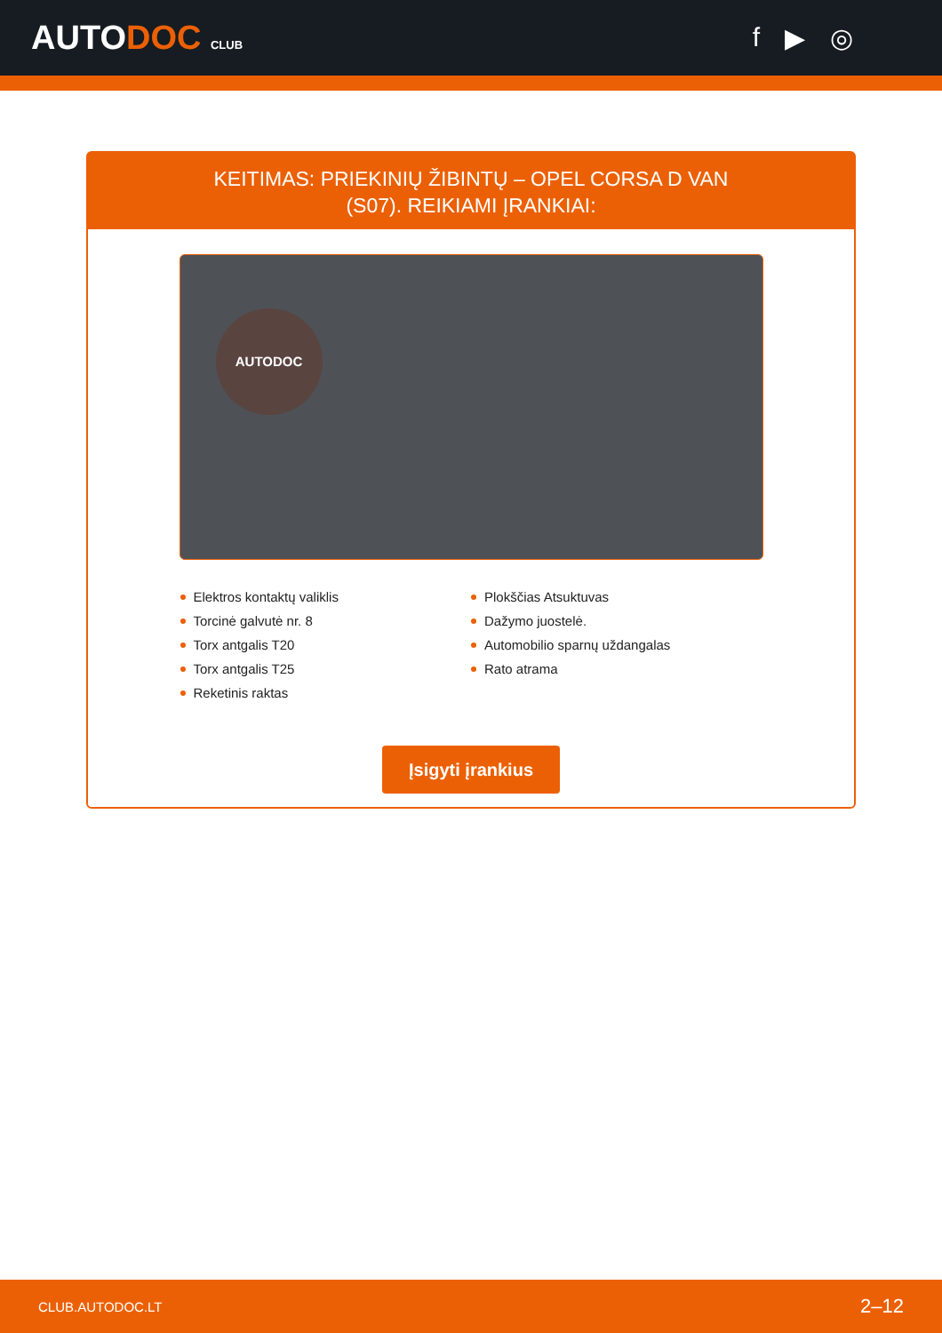AUTODOC CLUB
f ▶ ◎
KEITIMAS: PRIEKINIŲ ŽIBINTŲ – OPEL CORSA D VAN
(S07). REIKIAMI ĮRANKIAI:
AUTODOC
Elektros kontaktų valiklis
Torcinė galvutė nr. 8
Torx antgalis T20
Torx antgalis T25
Reketinis raktas
Plokščias Atsuktuvas
Dažymo juostelė.
Automobilio sparnų uždangalas
Rato atrama
Įsigyti įrankius
CLUB.AUTODOC.LT 2–12